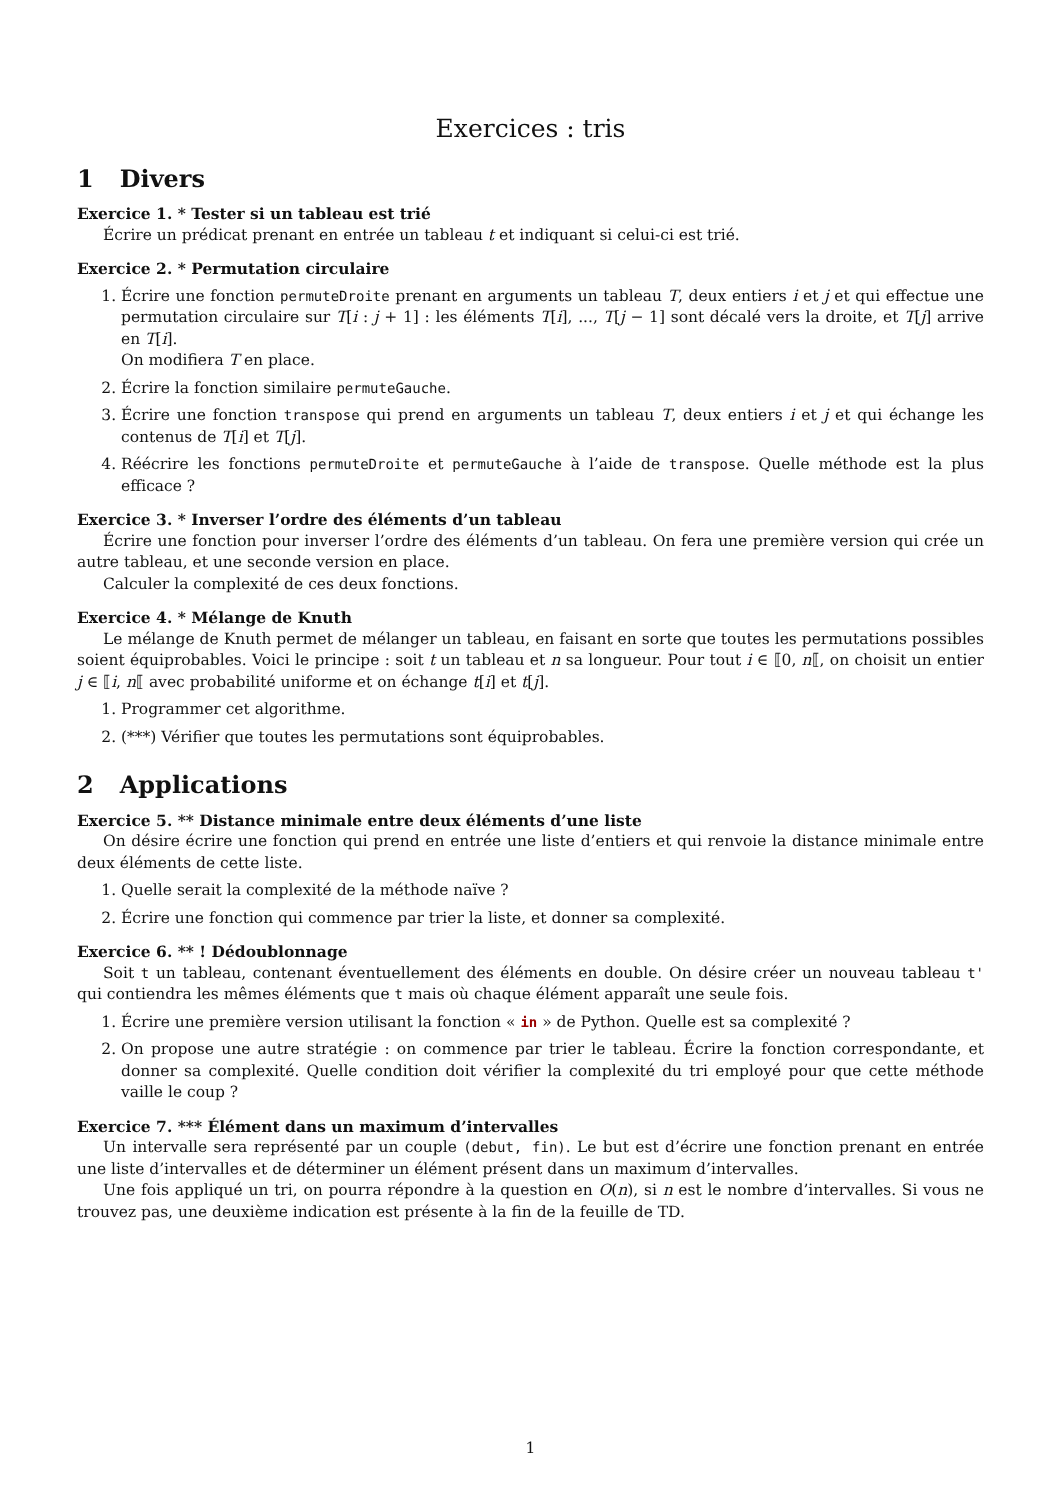Exercices : tris
1 Divers
Exercice 1. * Tester si un tableau est trié
Écrire un prédicat prenant en entrée un tableau t et indiquant si celui-ci est trié.
Exercice 2. * Permutation circulaire
1. Écrire une fonction permuteDroite prenant en arguments un tableau T, deux entiers i et j et qui effectue une permutation circulaire sur T[i : j + 1] : les éléments T[i], ..., T[j − 1] sont décalé vers la droite, et T[j] arrive en T[i].
On modifiera T en place.
2. Écrire la fonction similaire permuteGauche.
3. Écrire une fonction transpose qui prend en arguments un tableau T, deux entiers i et j et qui échange les contenus de T[i] et T[j].
4. Réécrire les fonctions permuteDroite et permuteGauche à l’aide de transpose. Quelle méthode est la plus efficace ?
Exercice 3. * Inverser l’ordre des éléments d’un tableau
Écrire une fonction pour inverser l’ordre des éléments d’un tableau. On fera une première version qui crée un autre tableau, et une seconde version en place.
Calculer la complexité de ces deux fonctions.
Exercice 4. * Mélange de Knuth
Le mélange de Knuth permet de mélanger un tableau, en faisant en sorte que toutes les permutations possibles soient équiprobables. Voici le principe : soit t un tableau et n sa longueur. Pour tout i ∈ ⟦0, n⟦, on choisit un entier j ∈ ⟦i, n⟦ avec probabilité uniforme et on échange t[i] et t[j].
1. Programmer cet algorithme.
2. (***) Vérifier que toutes les permutations sont équiprobables.
2 Applications
Exercice 5. ** Distance minimale entre deux éléments d’une liste
On désire écrire une fonction qui prend en entrée une liste d’entiers et qui renvoie la distance minimale entre deux éléments de cette liste.
1. Quelle serait la complexité de la méthode naïve ?
2. Écrire une fonction qui commence par trier la liste, et donner sa complexité.
Exercice 6. ** ! Dédoublonnage
Soit t un tableau, contenant éventuellement des éléments en double. On désire créer un nouveau tableau t' qui contiendra les mêmes éléments que t mais où chaque élément apparaît une seule fois.
1. Écrire une première version utilisant la fonction « in » de Python. Quelle est sa complexité ?
2. On propose une autre stratégie : on commence par trier le tableau. Écrire la fonction correspondante, et donner sa complexité. Quelle condition doit vérifier la complexité du tri employé pour que cette méthode vaille le coup ?
Exercice 7. *** Élément dans un maximum d’intervalles
Un intervalle sera représenté par un couple (debut, fin). Le but est d’écrire une fonction prenant en entrée une liste d’intervalles et de déterminer un élément présent dans un maximum d’intervalles.
Une fois appliqué un tri, on pourra répondre à la question en O(n), si n est le nombre d’intervalles. Si vous ne trouvez pas, une deuxième indication est présente à la fin de la feuille de TD.
1